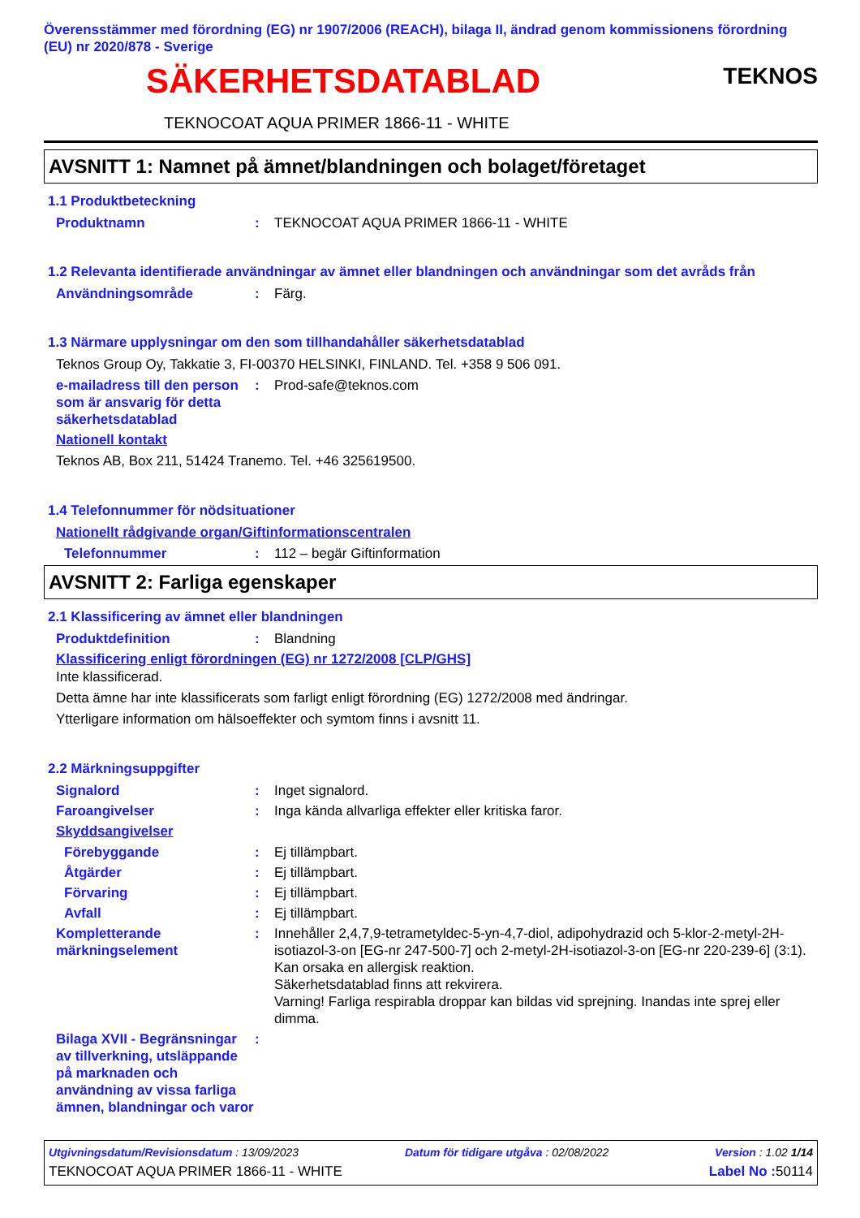Överensstämmer med förordning (EG) nr 1907/2006 (REACH), bilaga II, ändrad genom kommissionens förordning (EU) nr 2020/878 - Sverige
TEKNOS
SÄKERHETSDATABLAD
TEKNOCOAT AQUA PRIMER 1866-11 - WHITE
AVSNITT 1: Namnet på ämnet/blandningen och bolaget/företaget
1.1 Produktbeteckning
Produktnamn: TEKNOCOAT AQUA PRIMER 1866-11 - WHITE
1.2 Relevanta identifierade användningar av ämnet eller blandningen och användningar som det avråds från
Användningsområde: Färg.
1.3 Närmare upplysningar om den som tillhandahåller säkerhetsdatablad
Teknos Group Oy, Takkatie 3, FI-00370 HELSINKI, FINLAND. Tel. +358 9 506 091.
e-mailadress till den person som är ansvarig för detta säkerhetsdatablad: Prod-safe@teknos.com
Nationell kontakt
Teknos AB, Box 211, 51424 Tranemo. Tel. +46 325619500.
1.4 Telefonnummer för nödsituationer
Nationellt rådgivande organ/Giftinformationscentralen
Telefonnummer: 112 – begär Giftinformation
AVSNITT 2: Farliga egenskaper
2.1 Klassificering av ämnet eller blandningen
Produktdefinition: Blandning
Klassificering enligt förordningen (EG) nr 1272/2008 [CLP/GHS]
Inte klassificerad.
Detta ämne har inte klassificerats som farligt enligt förordning (EG) 1272/2008 med ändringar.
Ytterligare information om hälsoeffekter och symtom finns i avsnitt 11.
2.2 Märkningsuppgifter
Signalord: Inget signalord.
Faroangivelser: Inga kända allvarliga effekter eller kritiska faror.
Skyddsangivelser
Förebyggande: Ej tillämpbart.
Åtgärder: Ej tillämpbart.
Förvaring: Ej tillämpbart.
Avfall: Ej tillämpbart.
Kompletterande märkningselement: Innehåller 2,4,7,9-tetrametyldec-5-yn-4,7-diol, adipohydrazid och 5-klor-2-metyl-2H-isotiazol-3-on [EG-nr 247-500-7] och 2-metyl-2H-isotiazol-3-on [EG-nr 220-239-6] (3:1). Kan orsaka en allergisk reaktion.
Säkerhetsdatablad finns att rekvirera.
Varning! Farliga respirabla droppar kan bildas vid sprejning. Inandas inte sprej eller dimma.
Bilaga XVII - Begränsningar av tillverkning, utsläppande på marknaden och användning av vissa farliga ämnen, blandningar och varor:
Utgivningsdatum/Revisionsdatum : 13/09/2023 Datum för tidigare utgåva : 02/08/2022 Version : 1.02 1/14
TEKNOCOAT AQUA PRIMER 1866-11 - WHITE Label No : 50114